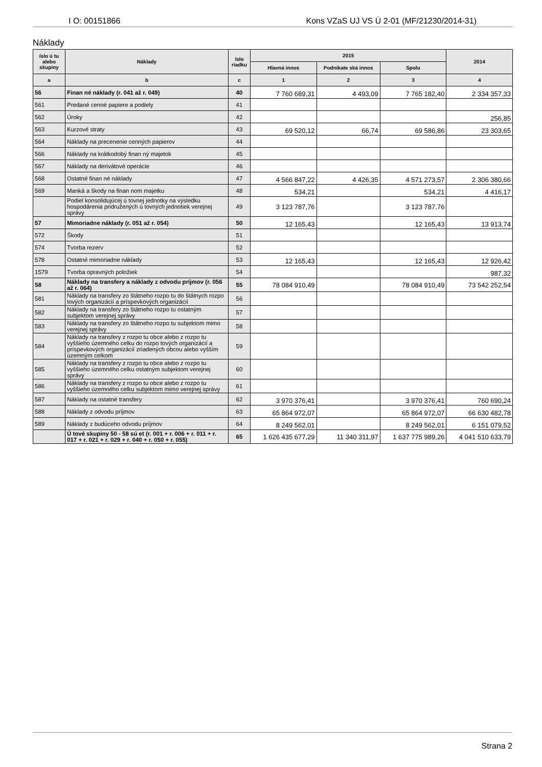I O: 00151866 Kons VZaS UJ VS Ú 2-01 (MF/21230/2014-31)
Náklady
| íslo ú tu alebo skupiny | Náklady | íslo riadku | 2015 | | | 2014 |
| --- | --- | --- | --- | --- | --- | --- |
| | | | Hlavná innos | Podnikate ská innos | Spolu | |
| a | b | c | 1 | 2 | 3 | 4 |
| 56 | Finan né náklady (r. 041 až r. 049) | 40 | 7 760 689,31 | 4 493,09 | 7 765 182,40 | 2 334 357,33 |
| 561 | Predané cenné papiere a podiely | 41 | | | | |
| 562 | Úroky | 42 | | | | 256,85 |
| 563 | Kurzové straty | 43 | 69 520,12 | 66,74 | 69 586,86 | 23 303,65 |
| 564 | Náklady na precenenie cenných papierov | 44 | | | | |
| 566 | Náklady na krátkodobý finan ný majetok | 45 | | | | |
| 567 | Náklady na derivátové operácie | 46 | | | | |
| 568 | Ostatné finan né náklady | 47 | 4 566 847,22 | 4 426,35 | 4 571 273,57 | 2 306 380,66 |
| 569 | Manká a škody na finan nom majetku | 48 | 534,21 | | 534,21 | 4 416,17 |
| | Podiel konsolidujúcej ú tovnej jednotky na výsledku hospodárenia pridružených ú tovných jednotiek verejnej správy | 49 | 3 123 787,76 | | 3 123 787,76 | |
| 57 | Mimoriadne náklady (r. 051 až r. 054) | 50 | 12 165,43 | | 12 165,43 | 13 913,74 |
| 572 | Škody | 51 | | | | |
| 574 | Tvorba rezerv | 52 | | | | |
| 578 | Ostatné mimoriadne náklady | 53 | 12 165,43 | | 12 165,43 | 12 926,42 |
| 1579 | Tvorba opravných položiek | 54 | | | | 987,32 |
| 58 | Náklady na transfery a náklady z odvodu príjmov (r. 056 až r. 064) | 55 | 78 084 910,49 | | 78 084 910,49 | 73 542 252,54 |
| 581 | Náklady na transfery zo štátneho rozpo tu do štátnych rozpo tových organizácií a príspevkových organizácií | 56 | | | | |
| 582 | Náklady na transfery zo štátneho rozpo tu ostatným subjektom verejnej správy | 57 | | | | |
| 583 | Náklady na transfery zo štátneho rozpo tu subjektom mimo verejnej správy | 58 | | | | |
| 584 | Náklady na transfery z rozpo tu obce alebo z rozpo tu vyššieho územného celku do rozpo tových organizácií a príspevkových organizácií zriadených obcou alebo vyšším územným celkom | 59 | | | | |
| 585 | Náklady na transfery z rozpo tu obce alebo z rozpo tu vyššieho územného celku ostatným subjektom verejnej správy | 60 | | | | |
| 586 | Náklady na transfery z rozpo tu obce alebo z rozpo tu vyššieho územného celku subjektom mimo verejnej správy | 61 | | | | |
| 587 | Náklady na ostatné transfery | 62 | 3 970 376,41 | | 3 970 376,41 | 760 690,24 |
| 588 | Náklady z odvodu príjmov | 63 | 65 864 972,07 | | 65 864 972,07 | 66 630 482,78 |
| 589 | Náklady z budúceho odvodu príjmov | 64 | 8 249 562,01 | | 8 249 562,01 | 6 151 079,52 |
| | Ú tové skupiny 50 - 58 sú et (r. 001 + r. 006 + r. 011 + r. 017 + r. 021 + r. 029 + r. 040 + r. 050 + r. 055) | 65 | 1 626 435 677,29 | 11 340 311,97 | 1 637 775 989,26 | 4 041 510 633,79 |
Strana 2